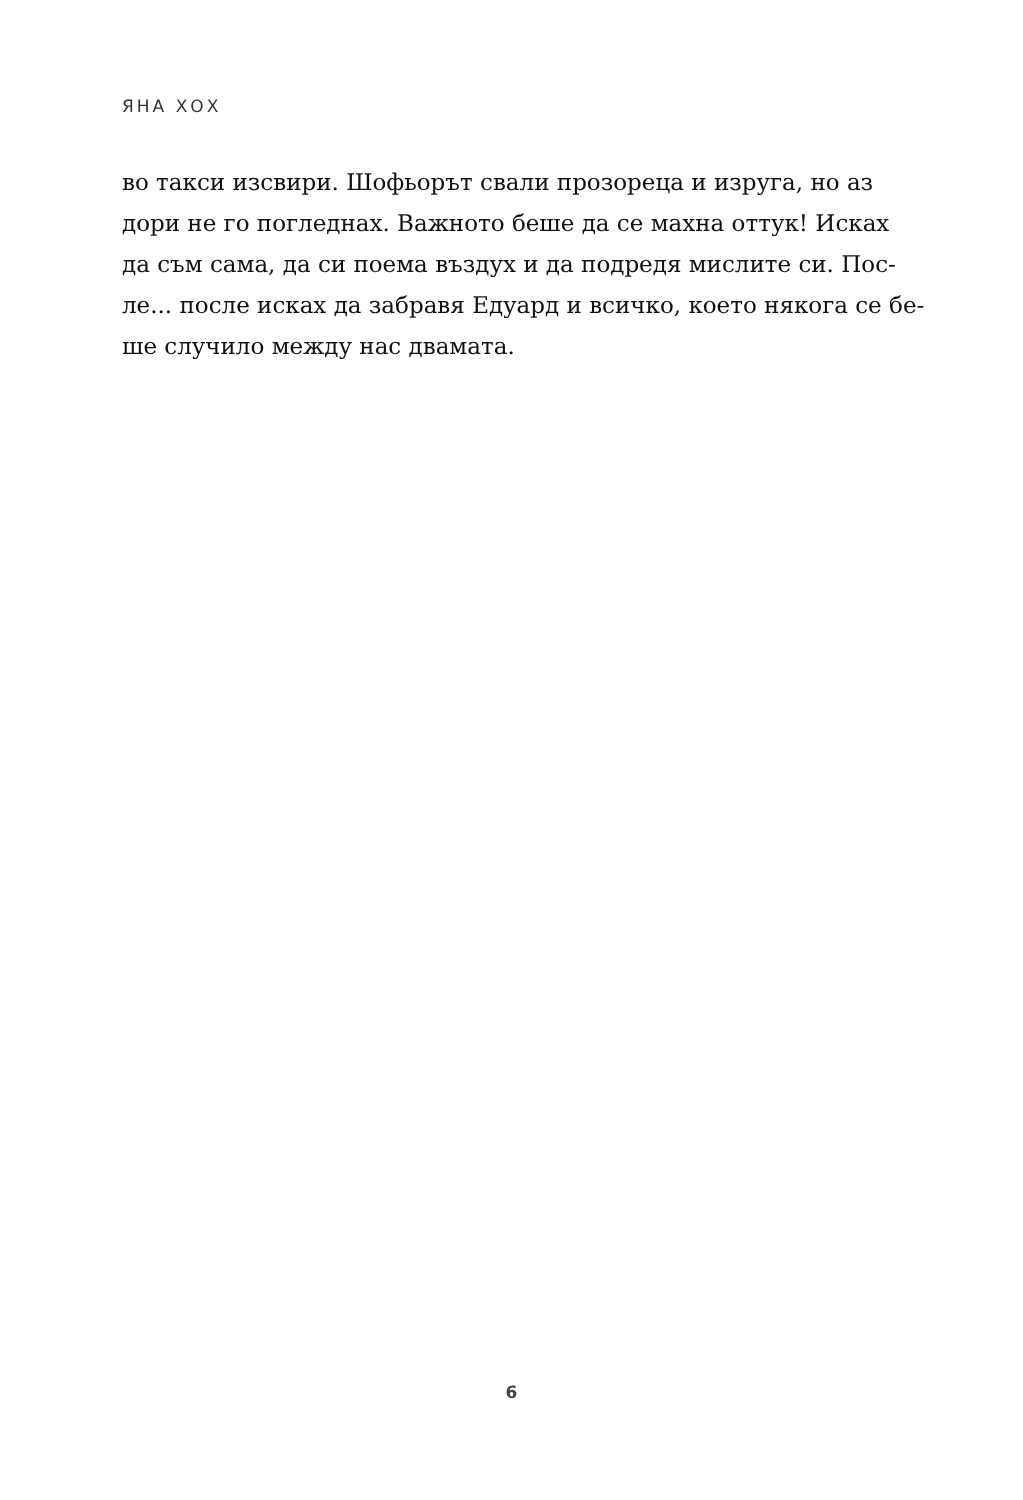ЯНА ХОХ
во такси изсвири. Шофьорът свали прозореца и изруга, но аз
дори не го погледнах. Важното беше да се махна оттук! Исках
да съм сама, да си поема въздух и да подредя мислите си. Пос-
ле... после исках да забравя Едуард и всичко, което някога се бе-
ше случило между нас двамата.
6